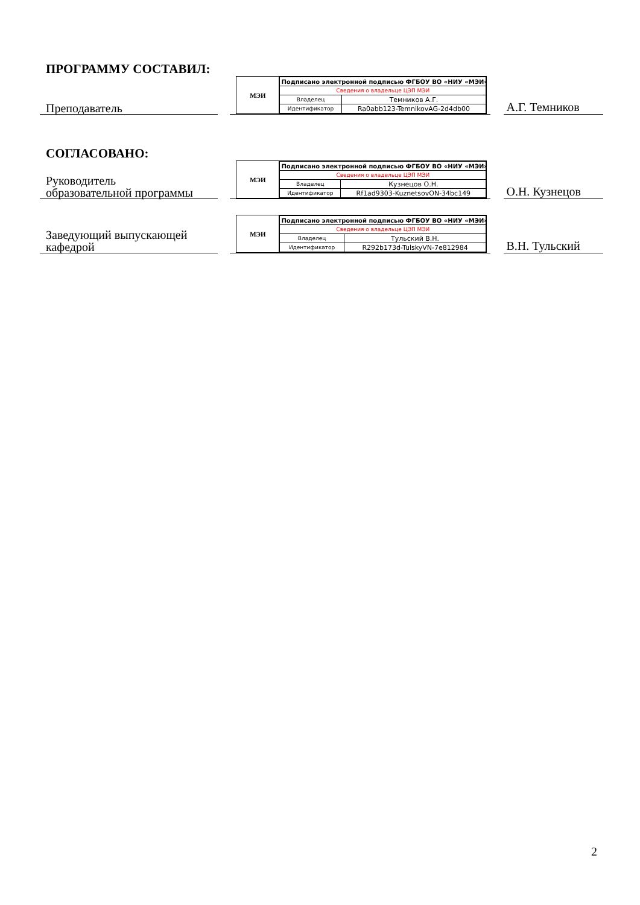ПРОГРАММУ СОСТАВИЛ:
Преподаватель
МЭИ
| Подписано электронной подписью ФГБОУ ВО «НИУ «МЭИ» | |
| Сведения о владельце ЦЭП МЭИ | |
| Владелец | Темников А.Г. |
| Идентификатор | Ra0abb123-TemnikovAG-2d4db00 |
А.Г. Темников
СОГЛАСОВАНО:
Руководитель
образовательной программы
МЭИ
| Подписано электронной подписью ФГБОУ ВО «НИУ «МЭИ» | |
| Сведения о владельце ЦЭП МЭИ | |
| Владелец | Кузнецов О.Н. |
| Идентификатор | Rf1ad9303-KuznetsovON-34bc149 |
О.Н. Кузнецов
Заведующий выпускающей
кафедрой
МЭИ
| Подписано электронной подписью ФГБОУ ВО «НИУ «МЭИ» | |
| Сведения о владельце ЦЭП МЭИ | |
| Владелец | Тульский В.Н. |
| Идентификатор | R292b173d-TulskyVN-7e812984 |
В.Н. Тульский
2